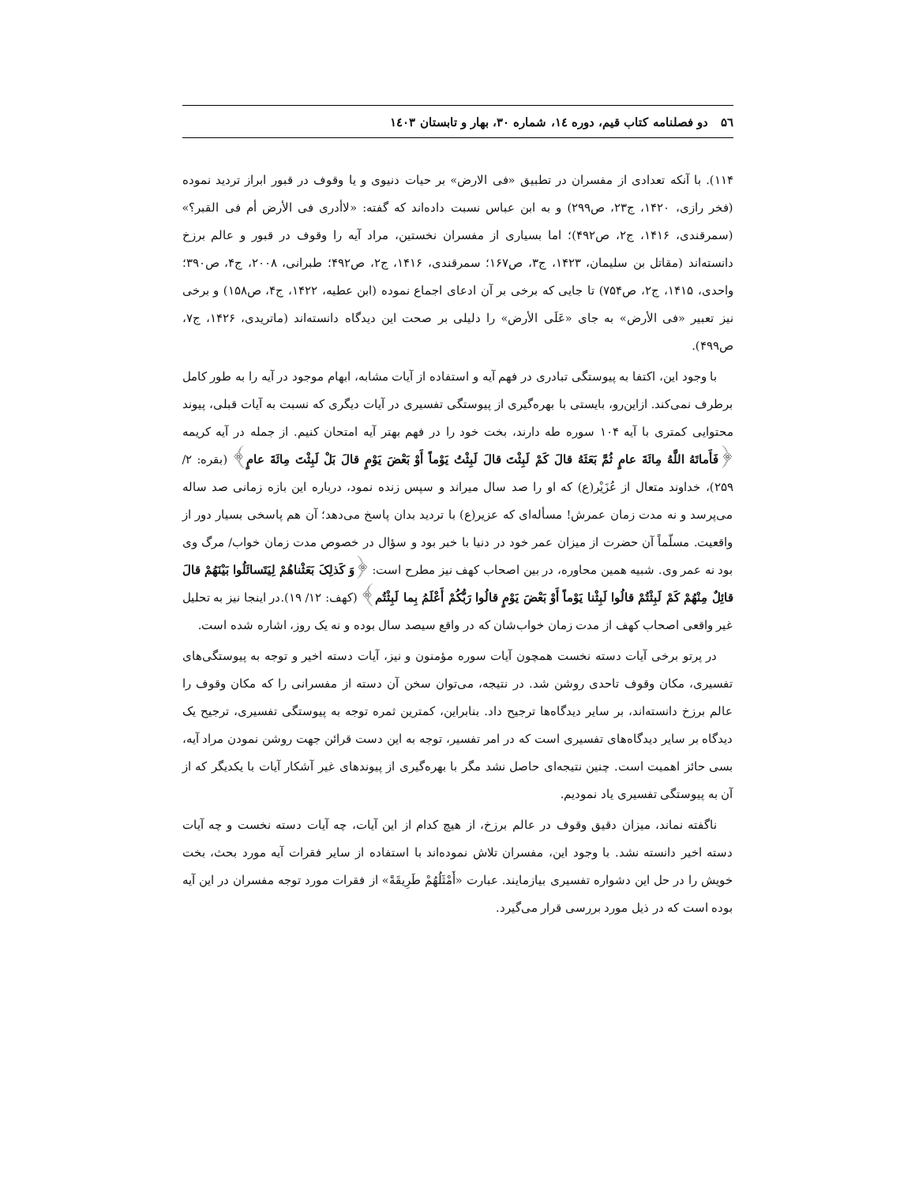۵٦ دو فصلنامه کتاب قیم، دوره ١٤، شماره ٣٠، بهار و تابستان ١٤٠٣
۱۱۴). با آنکه تعدادی از مفسران در تطبیق «فی الارض» بر حیات دنیوی و یا وقوف در قبور ابراز تردید نموده (فخر رازی، ۱۴۲۰، ج۲۳، ص۲۹۹) و به ابن عباس نسبت داده‌اند که گفته: «لاأدری فی الأرض أم فی القبر؟» (سمرقندی، ۱۴۱۶، ج۲، ص۴۹۲)؛ اما بسیاری از مفسران نخستین، مراد آیه را وقوف در قبور و عالم برزخ دانسته‌اند (مقاتل بن سلیمان، ۱۴۲۳، ج۳، ص۱۶۷؛ سمرقندی، ۱۴۱۶، ج۲، ص۴۹۲؛ طبرانی، ۲۰۰۸، ج۴، ص۳۹۰؛ واحدی، ۱۴۱۵، ج۲، ص۷۵۴) تا جایی که برخی بر آن ادعای اجماع نموده (ابن عطیه، ۱۴۲۲، ج۴، ص۱۵۸) و برخی نیز تعبیر «فی الأرض» به جای «عَلَی الأرض» را دلیلی بر صحت این دیدگاه دانسته‌اند (ماتریدی، ۱۴۲۶، ج۷، ص۴۹۹).
با وجود این، اکتفا به پیوستگی تبادری در فهم آیه و استفاده از آیات مشابه، ابهام موجود در آیه را به طور کامل برطرف نمی‌کند. ازاین‌رو، بایستی با بهره‌گیری از پیوستگی تفسیری در آیات دیگری که نسبت به آیات قبلی، پیوند محتوایی کمتری با آیه ۱۰۴ سوره طه دارند، بخت خود را در فهم بهتر آیه امتحان کنیم. از جمله در آیه کریمه ﴿فَأَماتَهُ اللَّهُ مِائَةَ عامٍ ثُمَّ بَعَثَهُ قالَ کَمْ لَبِثْتَ قالَ لَبِثْتُ یَوْماً أَوْ بَعْضَ یَوْمٍ قالَ بَلْ لَبِثْتَ مِائَةَ عامٍ﴾ (بقره: ۲/ ۲۵۹)، خداوند متعال از عُزَیْر(ع) که او را صد سال میراند و سپس زنده نمود، درباره این بازه زمانی صد ساله می‌پرسد و نه مدت زمان عمرش! مسأله‌ای که عزیر(ع) با تردید بدان پاسخ می‌دهد؛ آن هم پاسخی بسیار دور از واقعیت. مسلّماً آن حضرت از میزان عمر خود در دنیا با خبر بود و سؤال در خصوص مدت زمان خواب/ مرگ وی بود نه عمر وی. شبیه همین محاوره، در بین اصحاب کهف نیز مطرح است: ﴿وَ کَذلِکَ بَعَثْناهُمْ لِیَتَسائَلُوا بَیْنَهُمْ قالَ قائِلٌ مِنْهُمْ کَمْ لَبِثْتُمْ قالُوا لَبِثْنا یَوْماً أَوْ بَعْضَ یَوْمٍ قالُوا رَبُّکُمْ أَعْلَمُ بِما لَبِثْتُم﴾ (کهف: ۱۲/ ۱۹).در اینجا نیز به تحلیل غیر واقعی اصحاب کهف از مدت زمان خواب‌شان که در واقع سیصد سال بوده و نه یک روز، اشاره شده است.
در پرتو برخی آیات دسته نخست همچون آیات سوره مؤمنون و نیز، آیات دسته اخیر و توجه به پیوستگی‌های تفسیری، مکان وقوف تاحدی روشن شد. در نتیجه، می‌توان سخن آن دسته از مفسرانی را که مکان وقوف را عالم برزخ دانسته‌اند، بر سایر دیدگاه‌ها ترجیح داد. بنابراین، کمترین ثمره توجه به پیوستگی تفسیری، ترجیح یک دیدگاه بر سایر دیدگاه‌های تفسیری است که در امر تفسیر، توجه به این دست قرائن جهت روشن نمودن مراد آیه، بسی حائز اهمیت است. چنین نتیجه‌ای حاصل نشد مگر با بهره‌گیری از پیوندهای غیر آشکار آیات با یکدیگر که از آن به پیوستگی تفسیری یاد نمودیم.
ناگفته نماند، میزان دقیق وقوف در عالم برزخ، از هیچ کدام از این آیات، چه آیات دسته نخست و چه آیات دسته اخیر دانسته نشد. با وجود این، مفسران تلاش نموده‌اند با استفاده از سایر فقرات آیه مورد بحث، بخت خویش را در حل این دشواره تفسیری بیازمایند. عبارت «أَمْثَلُهُمْ طَرِیقَةً» از فقرات مورد توجه مفسران در این آیه بوده است که در ذیل مورد بررسی قرار می‌گیرد.